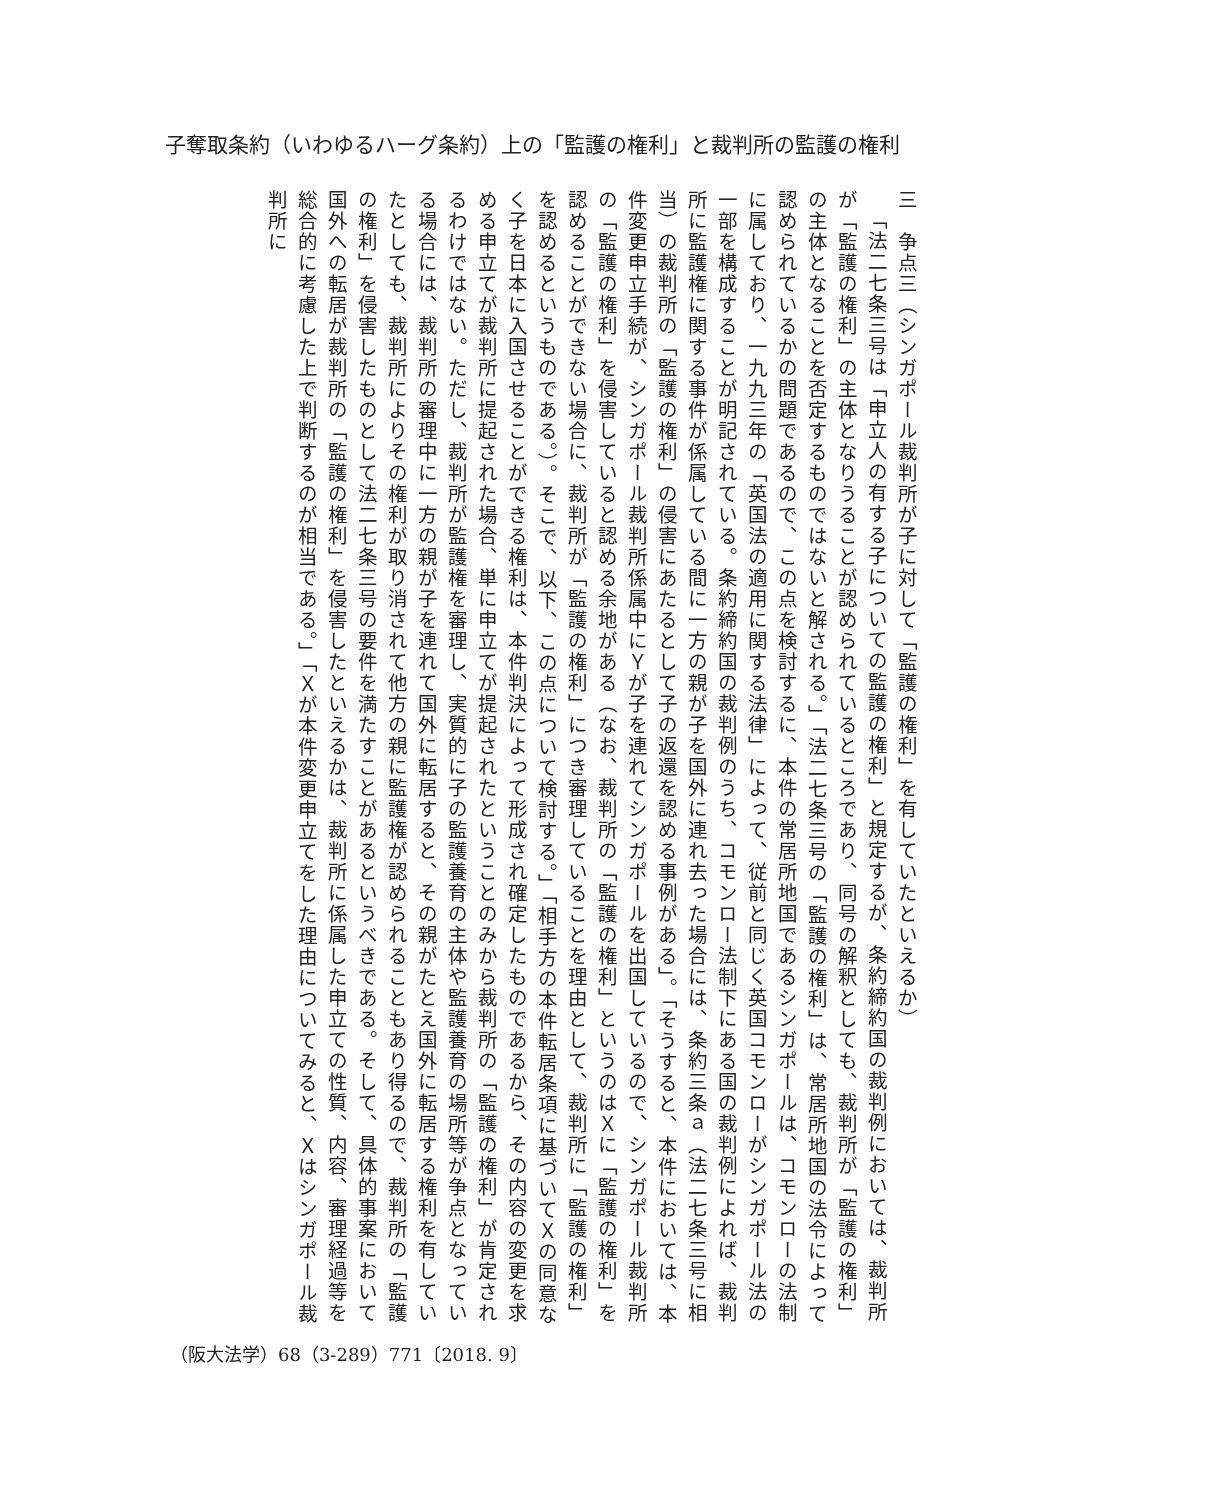子奪取条約（いわゆるハーグ条約）上の「監護の権利」と裁判所の監護の権利
三　争点三（シンガポール裁判所が子に対して「監護の権利」を有していたといえるか）
「法二七条三号は「申立人の有する子についての監護の権利」と規定するが、条約締約国の裁判例においては、裁判所が「監護の権利」の主体となりうることが認められているところであり、同号の解釈としても、裁判所が「監護の権利」の主体となることを否定するものではないと解される。」「法二七条三号の「監護の権利」は、常居所地国の法令によって認められているかの問題であるので、この点を検討するに、本件の常居所地国であるシンガポールは、コモンローの法制に属しており、一九九三年の「英国法の適用に関する法律」によって、従前と同じく英国コモンローがシンガポール法の一部を構成することが明記されている。条約締約国の裁判例のうち、コモンロー法制下にある国の裁判例によれば、裁判所に監護権に関する事件が係属している間に一方の親が子を国外に連れ去った場合には、条約三条ａ（法二七条三号に相当）の裁判所の「監護の権利」の侵害にあたるとして子の返還を認める事例がある」。「そうすると、本件においては、本件変更申立手続が、シンガポール裁判所係属中にＹが子を連れてシンガポールを出国しているので、シンガポール裁判所の「監護の権利」を侵害していると認める余地がある（なお、裁判所の「監護の権利」というのはＸに「監護の権利」を認めることができない場合に、裁判所が「監護の権利」につき審理していることを理由として、裁判所に「監護の権利」を認めるというものである。）。そこで、以下、この点について検討する。」「相手方の本件転居条項に基づいてＸの同意なく子を日本に入国させることができる権利は、本件判決によって形成され確定したものであるから、その内容の変更を求める申立てが裁判所に提起された場合、単に申立てが提起されたということのみから裁判所の「監護の権利」が肯定されるわけではない。ただし、裁判所が監護権を審理し、実質的に子の監護養育の主体や監護養育の場所等が争点となっている場合には、裁判所の審理中に一方の親が子を連れて国外に転居すると、その親がたとえ国外に転居する権利を有していたとしても、裁判所によりその権利が取り消されて他方の親に監護権が認められることもあり得るので、裁判所の「監護の権利」を侵害したものとして法二七条三号の要件を満たすことがあるというべきである。そして、具体的事案において国外への転居が裁判所の「監護の権利」を侵害したといえるかは、裁判所に係属した申立ての性質、内容、審理経過等を総合的に考慮した上で判断するのが相当である。」「Ｘが本件変更申立てをした理由についてみると、Ｘはシンガポール裁判所に
（阪大法学）68（3-289）771〔2018. 9〕